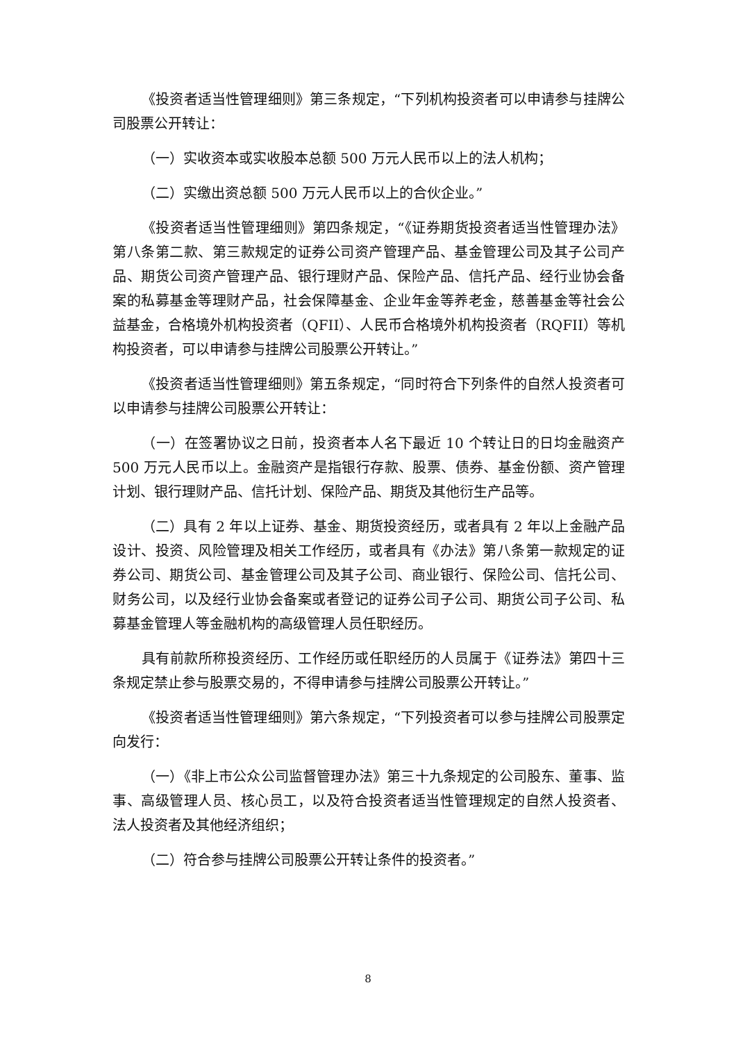《投资者适当性管理细则》第三条规定，“下列机构投资者可以申请参与挂牌公司股票公开转让：
（一）实收资本或实收股本总额 500 万元人民币以上的法人机构；
（二）实缴出资总额 500 万元人民币以上的合伙企业。”
《投资者适当性管理细则》第四条规定，“《证券期货投资者适当性管理办法》第八条第二款、第三款规定的证券公司资产管理产品、基金管理公司及其子公司产品、期货公司资产管理产品、银行理财产品、保险产品、信托产品、经行业协会备案的私募基金等理财产品，社会保障基金、企业年金等养老金，慈善基金等社会公益基金，合格境外机构投资者（QFII）、人民币合格境外机构投资者（RQFII）等机构投资者，可以申请参与挂牌公司股票公开转让。”
《投资者适当性管理细则》第五条规定，“同时符合下列条件的自然人投资者可以申请参与挂牌公司股票公开转让：
（一）在签署协议之日前，投资者本人名下最近 10 个转让日的日均金融资产 500 万元人民币以上。金融资产是指银行存款、股票、债券、基金份额、资产管理计划、银行理财产品、信托计划、保险产品、期货及其他衍生产品等。
（二）具有 2 年以上证券、基金、期货投资经历，或者具有 2 年以上金融产品设计、投资、风险管理及相关工作经历，或者具有《办法》第八条第一款规定的证券公司、期货公司、基金管理公司及其子公司、商业银行、保险公司、信托公司、财务公司，以及经行业协会备案或者登记的证券公司子公司、期货公司子公司、私募基金管理人等金融机构的高级管理人员任职经历。
具有前款所称投资经历、工作经历或任职经历的人员属于《证券法》第四十三条规定禁止参与股票交易的，不得申请参与挂牌公司股票公开转让。”
《投资者适当性管理细则》第六条规定，“下列投资者可以参与挂牌公司股票定向发行：
（一）《非上市公众公司监督管理办法》第三十九条规定的公司股东、董事、监事、高级管理人员、核心员工，以及符合投资者适当性管理规定的自然人投资者、法人投资者及其他经济组织；
（二）符合参与挂牌公司股票公开转让条件的投资者。”
8